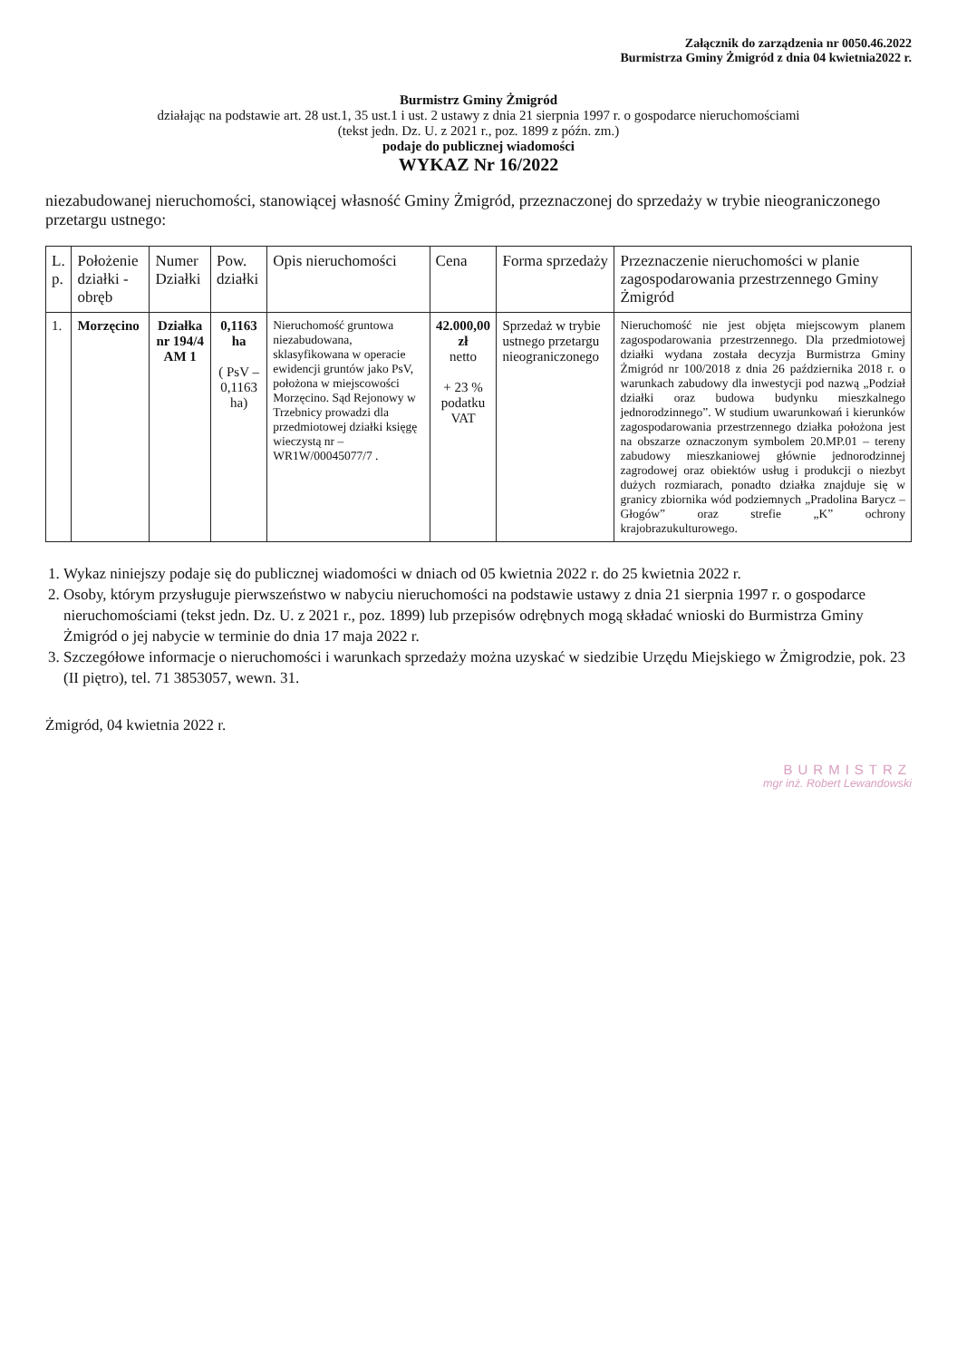Załącznik do zarządzenia nr 0050.46.2022
Burmistrza Gminy Żmigród z dnia 04 kwietnia2022 r.
Burmistrz Gminy Żmigród
działając na podstawie art. 28 ust.1, 35 ust.1 i ust. 2 ustawy z dnia 21 sierpnia 1997 r. o gospodarce nieruchomościami
(tekst jedn. Dz. U. z 2021 r., poz. 1899 z późn. zm.)
podaje do publicznej wiadomości
WYKAZ Nr 16/2022
niezabudowanej nieruchomości, stanowiącej własność Gminy Żmigród, przeznaczonej do sprzedaży w trybie nieograniczonego przetargu ustnego:
| L. p. | Położenie działki - obręb | Numer Działki | Pow. działki | Opis nieruchomości | Cena | Forma sprzedaży | Przeznaczenie nieruchomości w planie zagospodarowania przestrzennego Gminy Żmigród |
| --- | --- | --- | --- | --- | --- | --- | --- |
| 1. | Morzęcino | Działka nr 194/4 AM 1 | 0,1163 ha ( PsV – 0,1163 ha) | Nieruchomość gruntowa niezabudowana, sklasyfikowana w operacie ewidencji gruntów jako PsV, położona w miejscowości Morzęcino. Sąd Rejonowy w Trzebnicy prowadzi dla przedmiotowej działki księgę wieczystą nr – WR1W/00045077/7 . | 42.000,00 zł netto + 23 % podatku VAT | Sprzedaż w trybie ustnego przetargu nieograniczonego | Nieruchomość nie jest objęta miejscowym planem zagospodarowania przestrzennego. Dla przedmiotowej działki wydana została decyzja Burmistrza Gminy Żmigród nr 100/2018 z dnia 26 października 2018 r. o warunkach zabudowy dla inwestycji pod nazwą „Podział działki oraz budowa budynku mieszkalnego jednorodzinnego”. W studium uwarunkowań i kierunków zagospodarowania przestrzennego działka położona jest na obszarze oznaczonym symbolem 20.MP.01 – tereny zabudowy mieszkaniowej głównie jednorodzinnej zagrodowej oraz obiektów usług i produkcji o niezbyt dużych rozmiarach, ponadto działka znajduje się w granicy zbiornika wód podziemnych „Pradolina Barycz – Głogów” oraz strefie „K” ochrony krajobrazukulturowego. |
1. Wykaz niniejszy podaje się do publicznej wiadomości w dniach od 05 kwietnia 2022 r. do 25 kwietnia 2022 r.
2. Osoby, którym przysługuje pierwszeństwo w nabyciu nieruchomości na podstawie ustawy z dnia 21 sierpnia 1997 r. o gospodarce nieruchomościami (tekst jedn. Dz. U. z 2021 r., poz. 1899) lub przepisów odrębnych mogą składać wnioski do Burmistrza Gminy Żmigród o jej nabycie w terminie do dnia 17 maja 2022 r.
3. Szczegółowe informacje o nieruchomości i warunkach sprzedaży można uzyskać w siedzibie Urzędu Miejskiego w Żmigrodzie, pok. 23 (II piętro), tel. 71 3853057, wewn. 31.
Żmigród, 04 kwietnia 2022 r.
BURMISTRZ
mgr inż. Robert Lewandowski